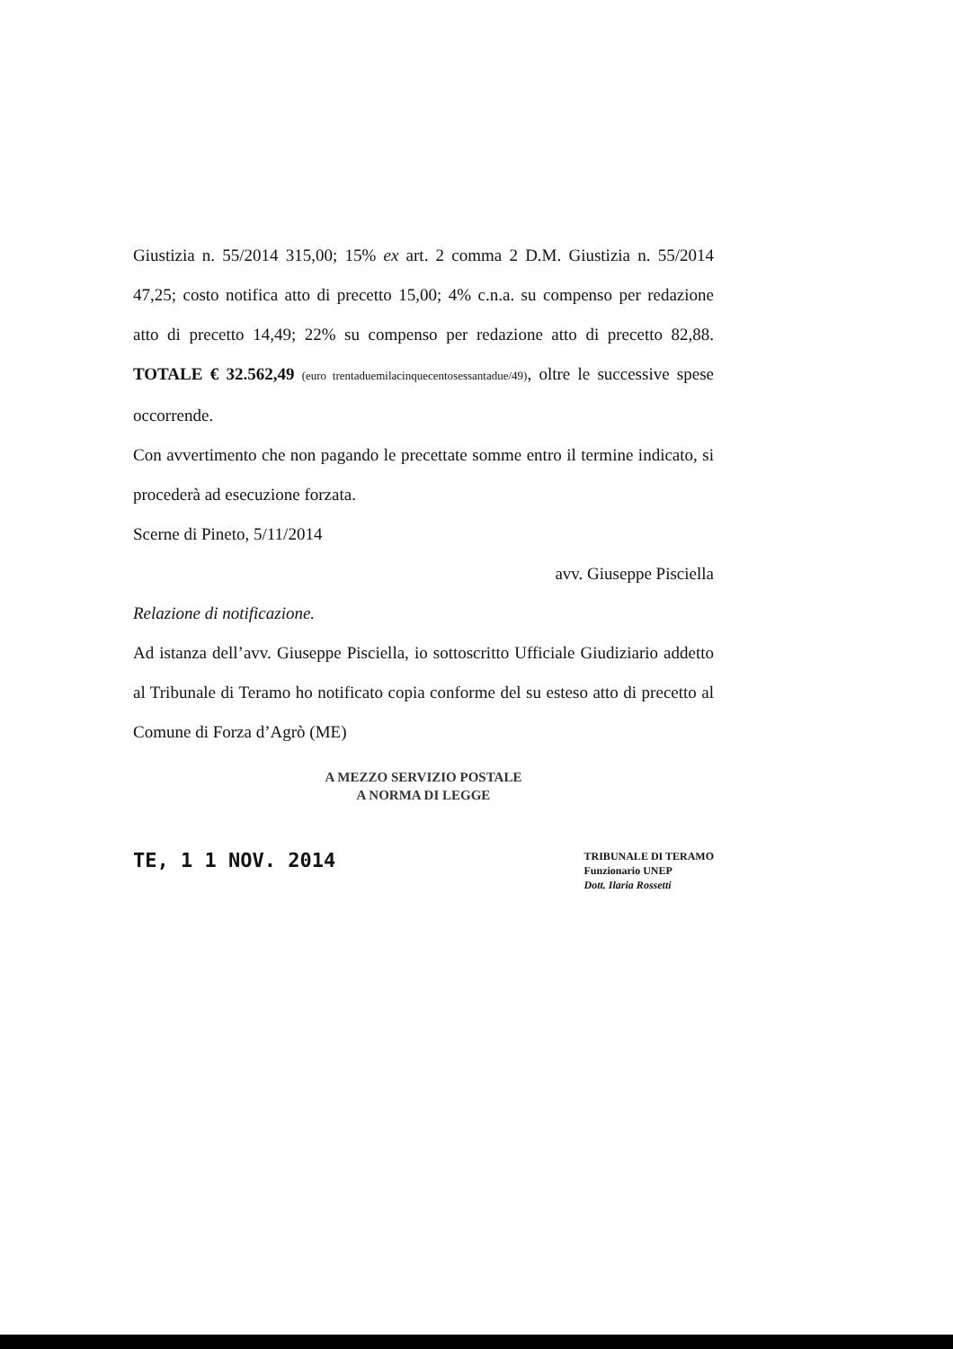Giustizia n. 55/2014 315,00; 15% ex art. 2 comma 2 D.M. Giustizia n. 55/2014 47,25; costo notifica atto di precetto 15,00; 4% c.n.a. su compenso per redazione atto di precetto 14,49; 22% su compenso per redazione atto di precetto 82,88. TOTALE € 32.562,49 (euro trentaduemilacinquecentosessantadue/49), oltre le successive spese occorrende.
Con avvertimento che non pagando le precettate somme entro il termine indicato, si procederà ad esecuzione forzata.
Scerne di Pineto, 5/11/2014
avv. Giuseppe Pisciella
Relazione di notificazione.
Ad istanza dell’avv. Giuseppe Pisciella, io sottoscritto Ufficiale Giudiziario addetto al Tribunale di Teramo ho notificato copia conforme del su esteso atto di precetto al Comune di Forza d’Agrò (ME)
A MEZZO SERVIZIO POSTALE
A NORMA DI LEGGE
TE, 1 1 NOV. 2014
TRIBUNALE DI TERAMO
Funzionario UNEP
Dott. Ilaria Rossetti